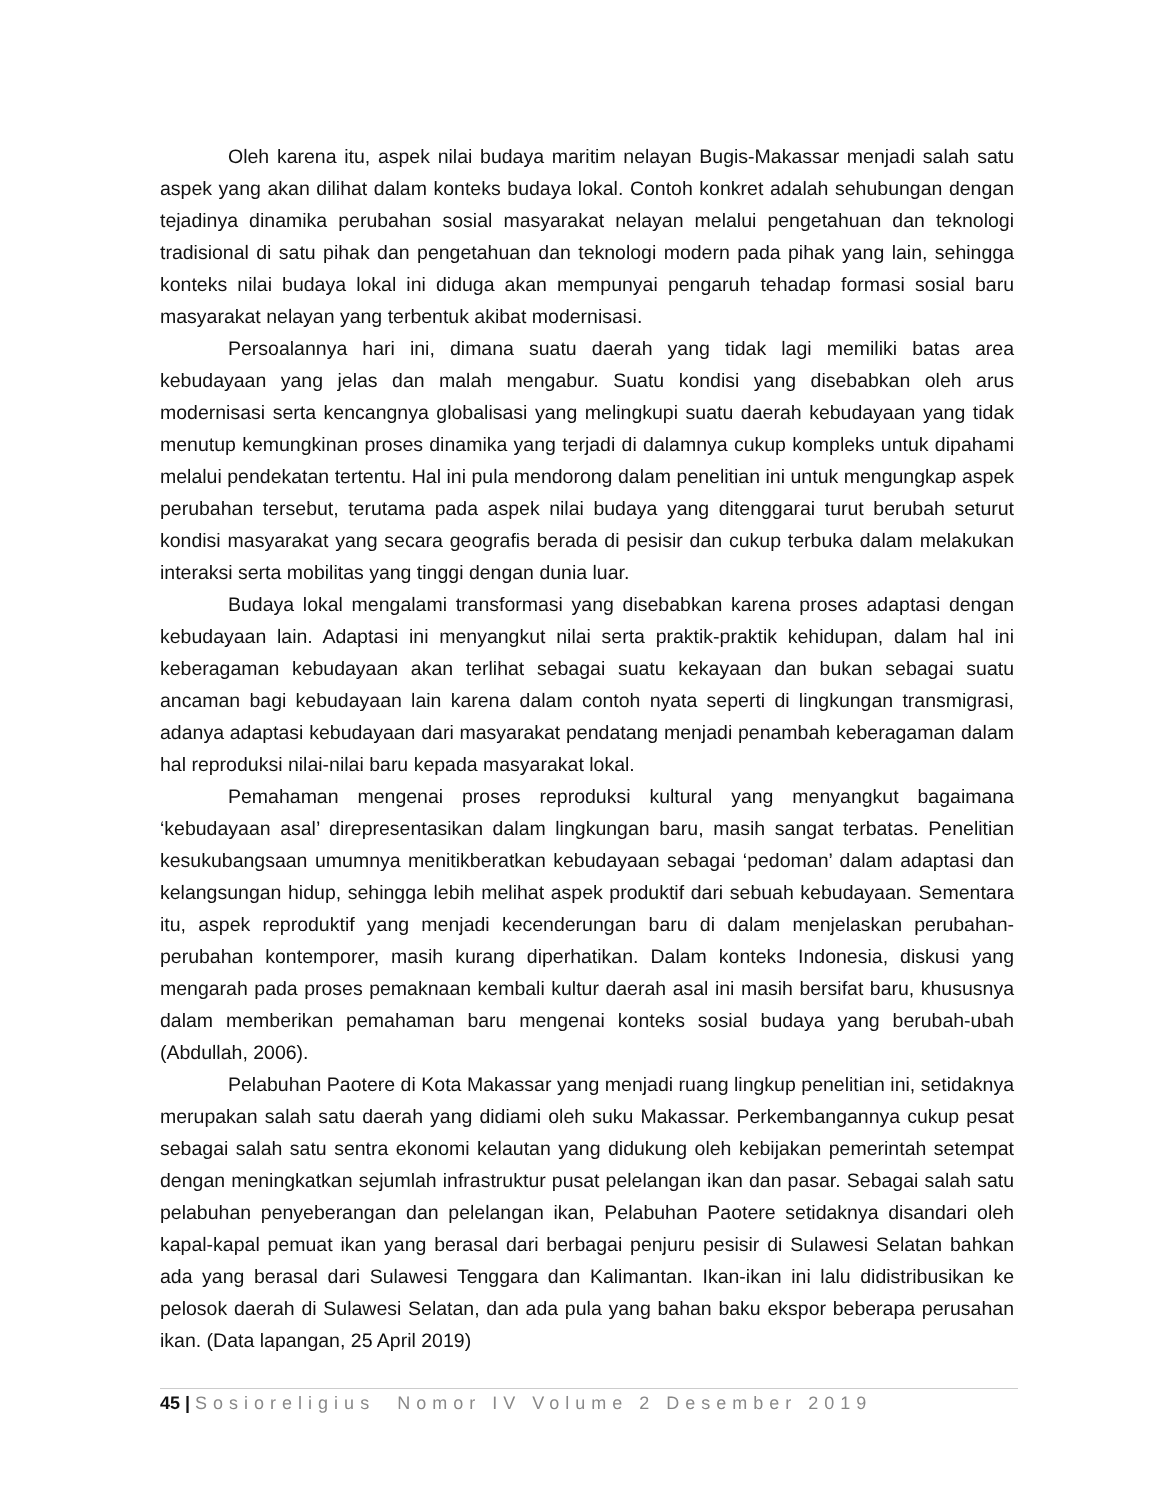Oleh karena itu, aspek nilai budaya maritim nelayan Bugis-Makassar menjadi salah satu aspek yang akan dilihat dalam konteks budaya lokal. Contoh konkret adalah sehubungan dengan tejadinya dinamika perubahan sosial masyarakat nelayan melalui pengetahuan dan teknologi tradisional di satu pihak dan pengetahuan dan teknologi modern pada pihak yang lain, sehingga konteks nilai budaya lokal ini diduga akan mempunyai pengaruh tehadap formasi sosial baru masyarakat nelayan yang terbentuk akibat modernisasi.
Persoalannya hari ini, dimana suatu daerah yang tidak lagi memiliki batas area kebudayaan yang jelas dan malah mengabur. Suatu kondisi yang disebabkan oleh arus modernisasi serta kencangnya globalisasi yang melingkupi suatu daerah kebudayaan yang tidak menutup kemungkinan proses dinamika yang terjadi di dalamnya cukup kompleks untuk dipahami melalui pendekatan tertentu. Hal ini pula mendorong dalam penelitian ini untuk mengungkap aspek perubahan tersebut, terutama pada aspek nilai budaya yang ditenggarai turut berubah seturut kondisi masyarakat yang secara geografis berada di pesisir dan cukup terbuka dalam melakukan interaksi serta mobilitas yang tinggi dengan dunia luar.
Budaya lokal mengalami transformasi yang disebabkan karena proses adaptasi dengan kebudayaan lain. Adaptasi ini menyangkut nilai serta praktik-praktik kehidupan, dalam hal ini keberagaman kebudayaan akan terlihat sebagai suatu kekayaan dan bukan sebagai suatu ancaman bagi kebudayaan lain karena dalam contoh nyata seperti di lingkungan transmigrasi, adanya adaptasi kebudayaan dari masyarakat pendatang menjadi penambah keberagaman dalam hal reproduksi nilai-nilai baru kepada masyarakat lokal.
Pemahaman mengenai proses reproduksi kultural yang menyangkut bagaimana ‘kebudayaan asal’ direpresentasikan dalam lingkungan baru, masih sangat terbatas. Penelitian kesukubangsaan umumnya menitikberatkan kebudayaan sebagai ‘pedoman’ dalam adaptasi dan kelangsungan hidup, sehingga lebih melihat aspek produktif dari sebuah kebudayaan. Sementara itu, aspek reproduktif yang menjadi kecenderungan baru di dalam menjelaskan perubahan-perubahan kontemporer, masih kurang diperhatikan. Dalam konteks Indonesia, diskusi yang mengarah pada proses pemaknaan kembali kultur daerah asal ini masih bersifat baru, khususnya dalam memberikan pemahaman baru mengenai konteks sosial budaya yang berubah-ubah (Abdullah, 2006).
Pelabuhan Paotere di Kota Makassar yang menjadi ruang lingkup penelitian ini, setidaknya merupakan salah satu daerah yang didiami oleh suku Makassar. Perkembangannya cukup pesat sebagai salah satu sentra ekonomi kelautan yang didukung oleh kebijakan pemerintah setempat dengan meningkatkan sejumlah infrastruktur pusat pelelangan ikan dan pasar. Sebagai salah satu pelabuhan penyeberangan dan pelelangan ikan, Pelabuhan Paotere setidaknya disandari oleh kapal-kapal pemuat ikan yang berasal dari berbagai penjuru pesisir di Sulawesi Selatan bahkan ada yang berasal dari Sulawesi Tenggara dan Kalimantan. Ikan-ikan ini lalu didistribusikan ke pelosok daerah di Sulawesi Selatan, dan ada pula yang bahan baku ekspor beberapa perusahan ikan. (Data lapangan, 25 April 2019)
45 | Sosioreligius Nomor IV Volume 2 Desember 2019